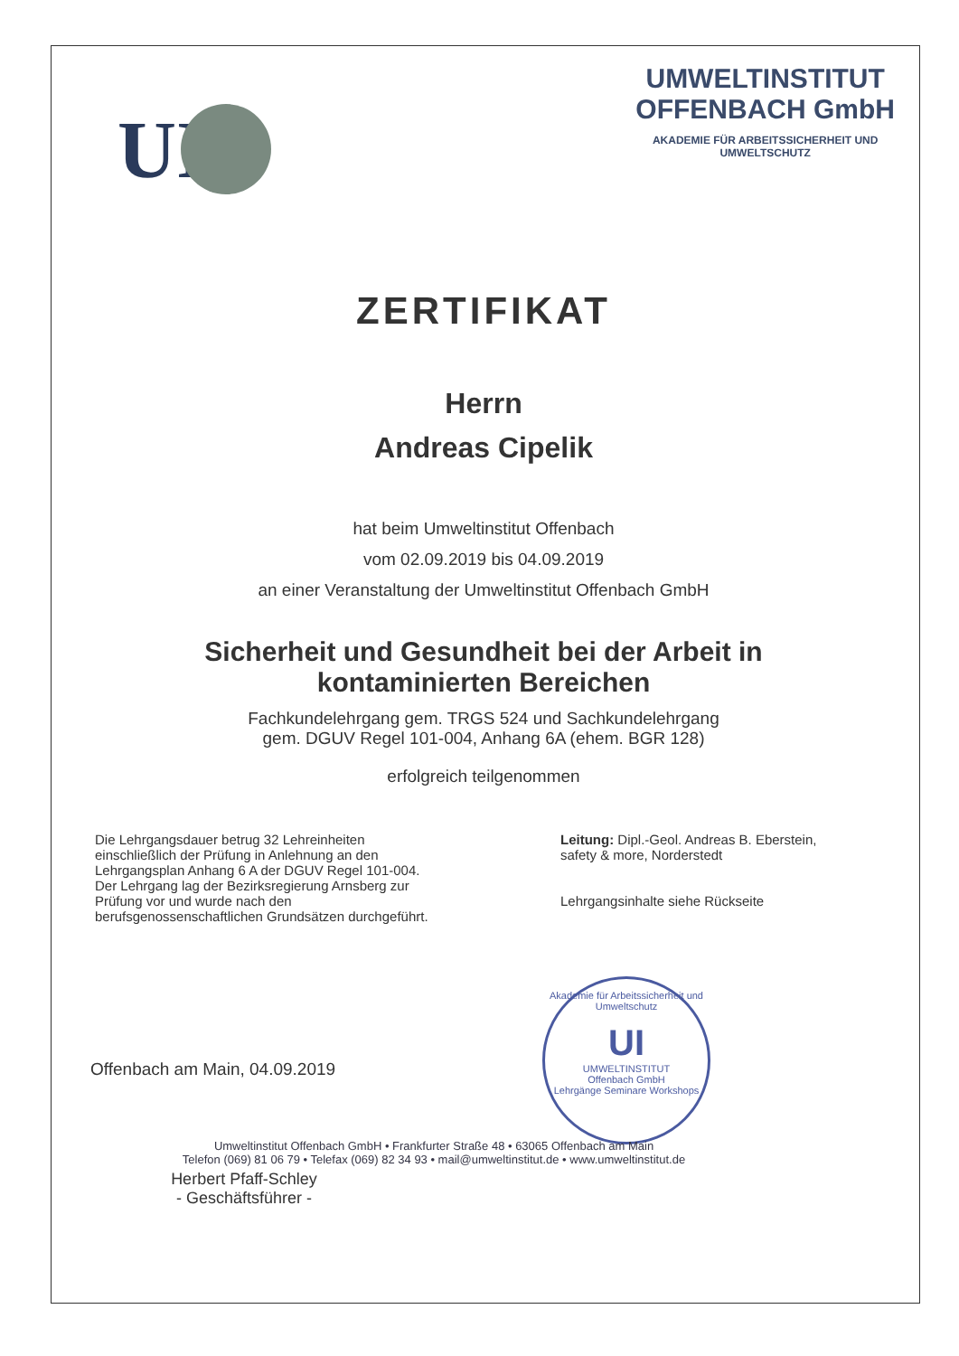UI
UMWELTINSTITUT
OFFENBACH GmbH
AKADEMIE FÜR ARBEITSSICHERHEIT UND
UMWELTSCHUTZ
ZERTIFIKAT
Herrn
Andreas Cipelik
hat beim Umweltinstitut Offenbach
vom 02.09.2019 bis 04.09.2019
an einer Veranstaltung der Umweltinstitut Offenbach GmbH
Sicherheit und Gesundheit bei der Arbeit in
kontaminierten Bereichen
Fachkundelehrgang gem. TRGS 524 und Sachkundelehrgang
gem. DGUV Regel 101-004, Anhang 6A (ehem. BGR 128)
erfolgreich teilgenommen
Die Lehrgangsdauer betrug 32 Lehreinheiten einschließlich der Prüfung in Anlehnung an den Lehrgangsplan Anhang 6 A der DGUV Regel 101-004. Der Lehrgang lag der Bezirksregierung Arnsberg zur Prüfung vor und wurde nach den berufsgenossenschaftlichen Grundsätzen durchgeführt.
Leitung: Dipl.-Geol. Andreas B. Eberstein,
safety & more, Norderstedt
Lehrgangsinhalte siehe Rückseite
Offenbach am Main, 04.09.2019
Herbert Pfaff-Schley
- Geschäftsführer -
Akademie für Arbeitssicherheit und Umweltschutz
UI
UMWELTINSTITUT
Offenbach GmbH
Lehrgänge Seminare Workshops
Umweltinstitut Offenbach GmbH • Frankfurter Straße 48 • 63065 Offenbach am Main
Telefon (069) 81 06 79 • Telefax (069) 82 34 93 • mail@umweltinstitut.de • www.umweltinstitut.de